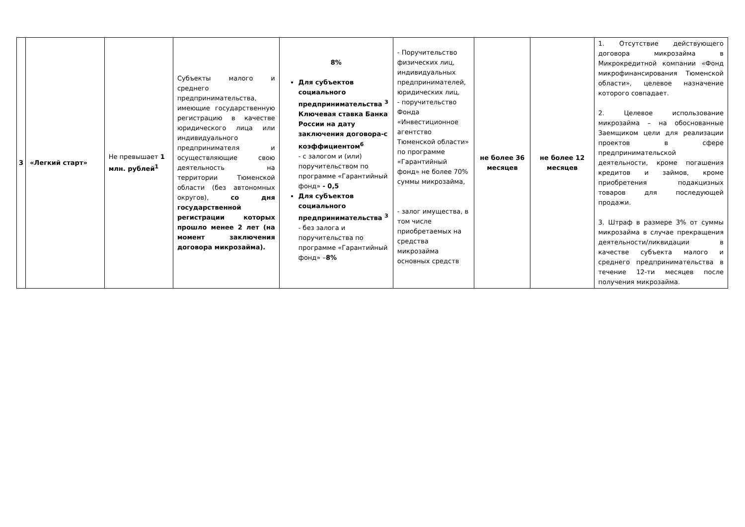| 3 | «Легкий старт» | Не превышает 1 млн. рублей<sup>1</sup> | Субъекты малого и среднего предпринимательства, имеющие государственную регистрацию в качестве юридического лица или индивидуального предпринимателя и осуществляющие свою деятельность на территории Тюменской области (без автономных округов), со дня государственной регистрации которых прошло менее 2 лет (на момент заключения договора микрозайма). | 8% Для субъектов социального предпринимательства <sup>3</sup> Ключевая ставка Банка России на дату заключения договора-с коэффициентом<sup>6</sup> - с залогом и (или) поручительством по программе «Гарантийный фонд» - 0,5 Для субъектов социального предпринимательства <sup>3</sup> - без залога и поручительства по программе «Гарантийный фонд» – 8% | - Поручительство физических лиц, индивидуальных предпринимателей, юридических лиц, - поручительство Фонда «Инвестиционное агентство Тюменской области» по программе «Гарантийный фонд» не более 70% суммы микрозайма, - залог имущества, в том числе приобретаемых на средства микрозайма основных средств | не более 36 месяцев | не более 12 месяцев | 1. Отсутствие действующего договора микрозайма в Микрокредитной компании «Фонд микрофинансирования Тюменской области», целевое назначение которого совпадает. 2. Целевое использование микрозайма – на обоснованные Заемщиком цели для реализации проектов в сфере предпринимательской деятельности, кроме погашения кредитов и займов, кроме приобретения подакцизных товаров для последующей продажи. 3. Штраф в размере 3% от суммы микрозайма в случае прекращения деятельности/ликвидации в качестве субъекта малого и среднего предпринимательства в течение 12-ти месяцев после получения микрозайма. |